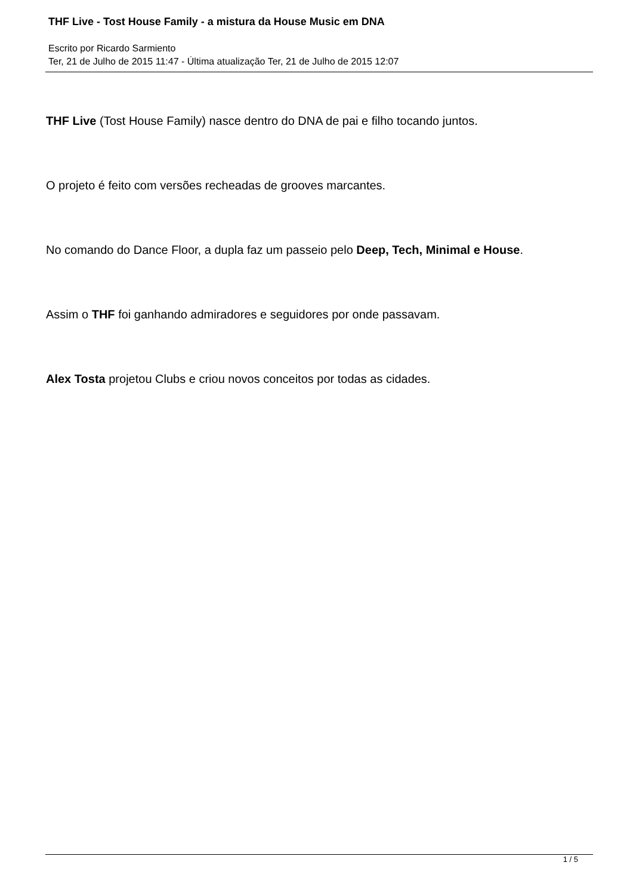THF Live - Tost House Family - a mistura da House Music em DNA
Escrito por Ricardo Sarmiento
Ter, 21 de Julho de 2015 11:47 - Última atualização Ter, 21 de Julho de 2015 12:07
THF Live (Tost House Family) nasce dentro do DNA de pai e filho tocando juntos.
O projeto é feito com versões recheadas de grooves marcantes.
No comando do Dance Floor, a dupla faz um passeio pelo Deep, Tech, Minimal e House.
Assim o THF foi ganhando admiradores e seguidores por onde passavam.
Alex Tosta projetou Clubs e criou novos conceitos por todas as cidades.
1 / 5